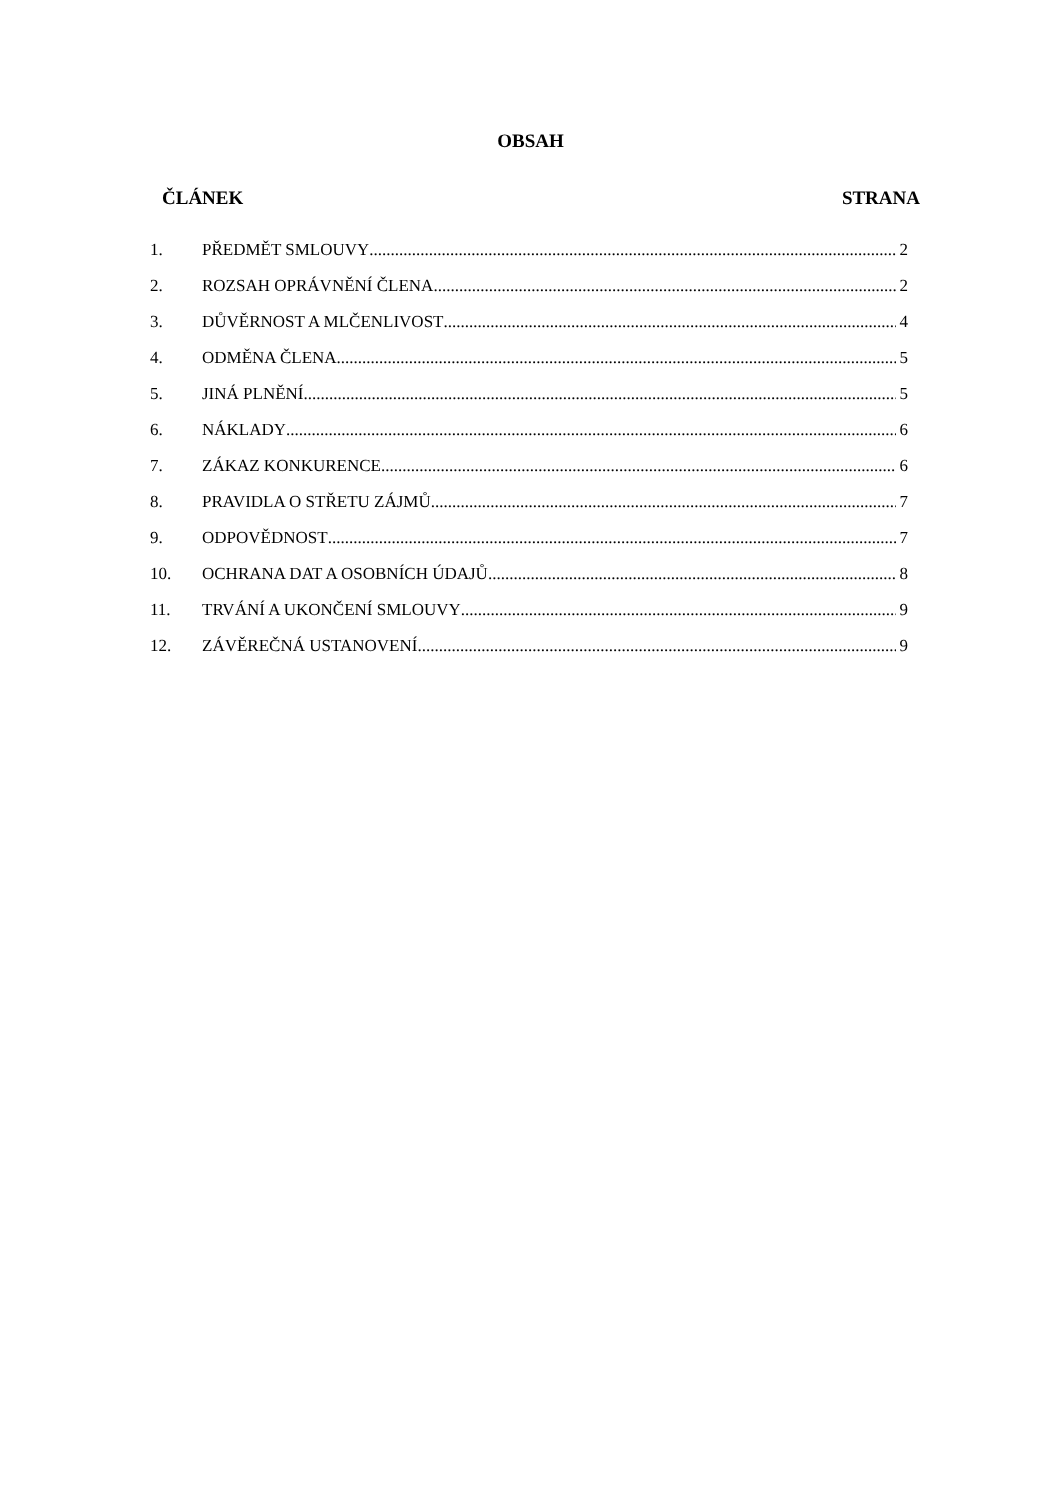OBSAH
ČLÁNEK STRANA
1. PŘEDMĚT SMLOUVY 2
2. ROZSAH OPRÁVNĚNÍ ČLENA 2
3. DŮVĚRNOST A MLČENLIVOST 4
4. ODMĚNA ČLENA 5
5. JINÁ PLNĚNÍ 5
6. NÁKLADY 6
7. ZÁKAZ KONKURENCE 6
8. PRAVIDLA O STŘETU ZÁJMŮ 7
9. ODPOVĚDNOST 7
10. OCHRANA DAT A OSOBNÍCH ÚDAJŮ 8
11. TRVÁNÍ A UKONČENÍ SMLOUVY 9
12. ZÁVĚREČNÁ USTANOVENÍ 9